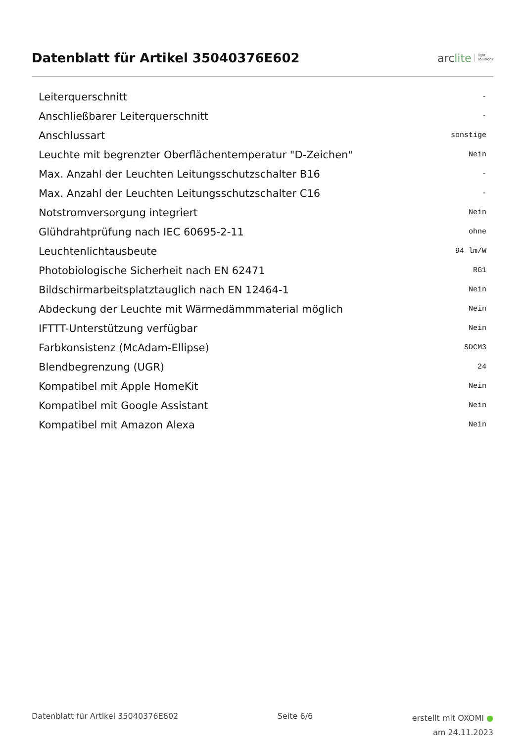Datenblatt für Artikel 35040376E602
arc lite light
solutions
| Leiterquerschnitt | - |
| Anschließbarer Leiterquerschnitt | - |
| Anschlussart | sonstige |
| Leuchte mit begrenzter Oberflächentemperatur "D-Zeichen" | Nein |
| Max. Anzahl der Leuchten Leitungsschutzschalter B16 | - |
| Max. Anzahl der Leuchten Leitungsschutzschalter C16 | - |
| Notstromversorgung integriert | Nein |
| Glühdrahtprüfung nach IEC 60695-2-11 | ohne |
| Leuchtenlichtausbeute | 94 lm/W |
| Photobiologische Sicherheit nach EN 62471 | RG1 |
| Bildschirmarbeitsplatztauglich nach EN 12464-1 | Nein |
| Abdeckung der Leuchte mit Wärmedämmmaterial möglich | Nein |
| IFTTT-Unterstützung verfügbar | Nein |
| Farbkonsistenz (McAdam-Ellipse) | SDCM3 |
| Blendbegrenzung (UGR) | 24 |
| Kompatibel mit Apple HomeKit | Nein |
| Kompatibel mit Google Assistant | Nein |
| Kompatibel mit Amazon Alexa | Nein |
Datenblatt für Artikel 35040376E602 Seite 6/6 erstellt mit OXOMI ●
am 24.11.2023